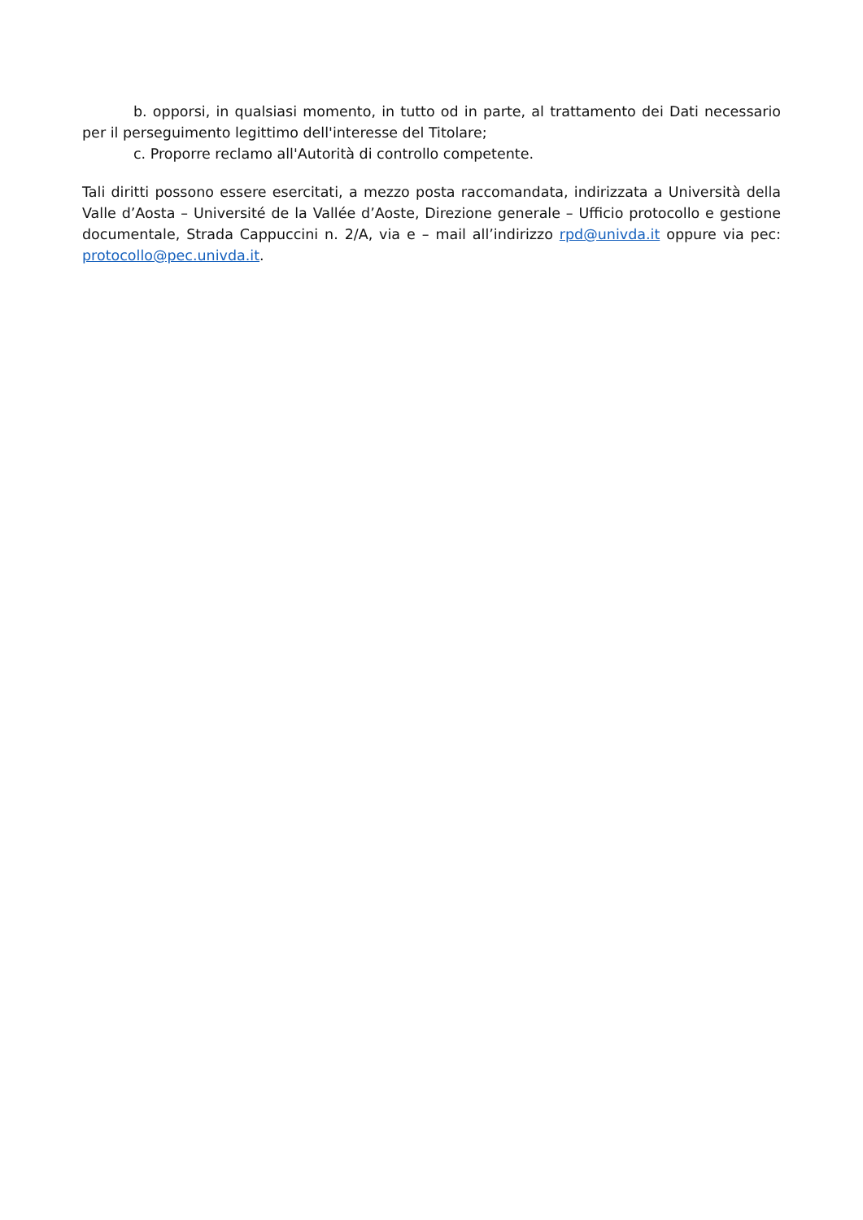b. opporsi, in qualsiasi momento, in tutto od in parte, al trattamento dei Dati necessario per il perseguimento legittimo dell'interesse del Titolare;
c. Proporre reclamo all'Autorità di controllo competente.
Tali diritti possono essere esercitati, a mezzo posta raccomandata, indirizzata a Università della Valle d’Aosta – Université de la Vallée d’Aoste, Direzione generale – Ufficio protocollo e gestione documentale, Strada Cappuccini n. 2/A, via e – mail all’indirizzo rpd@univda.it oppure via pec: protocollo@pec.univda.it.